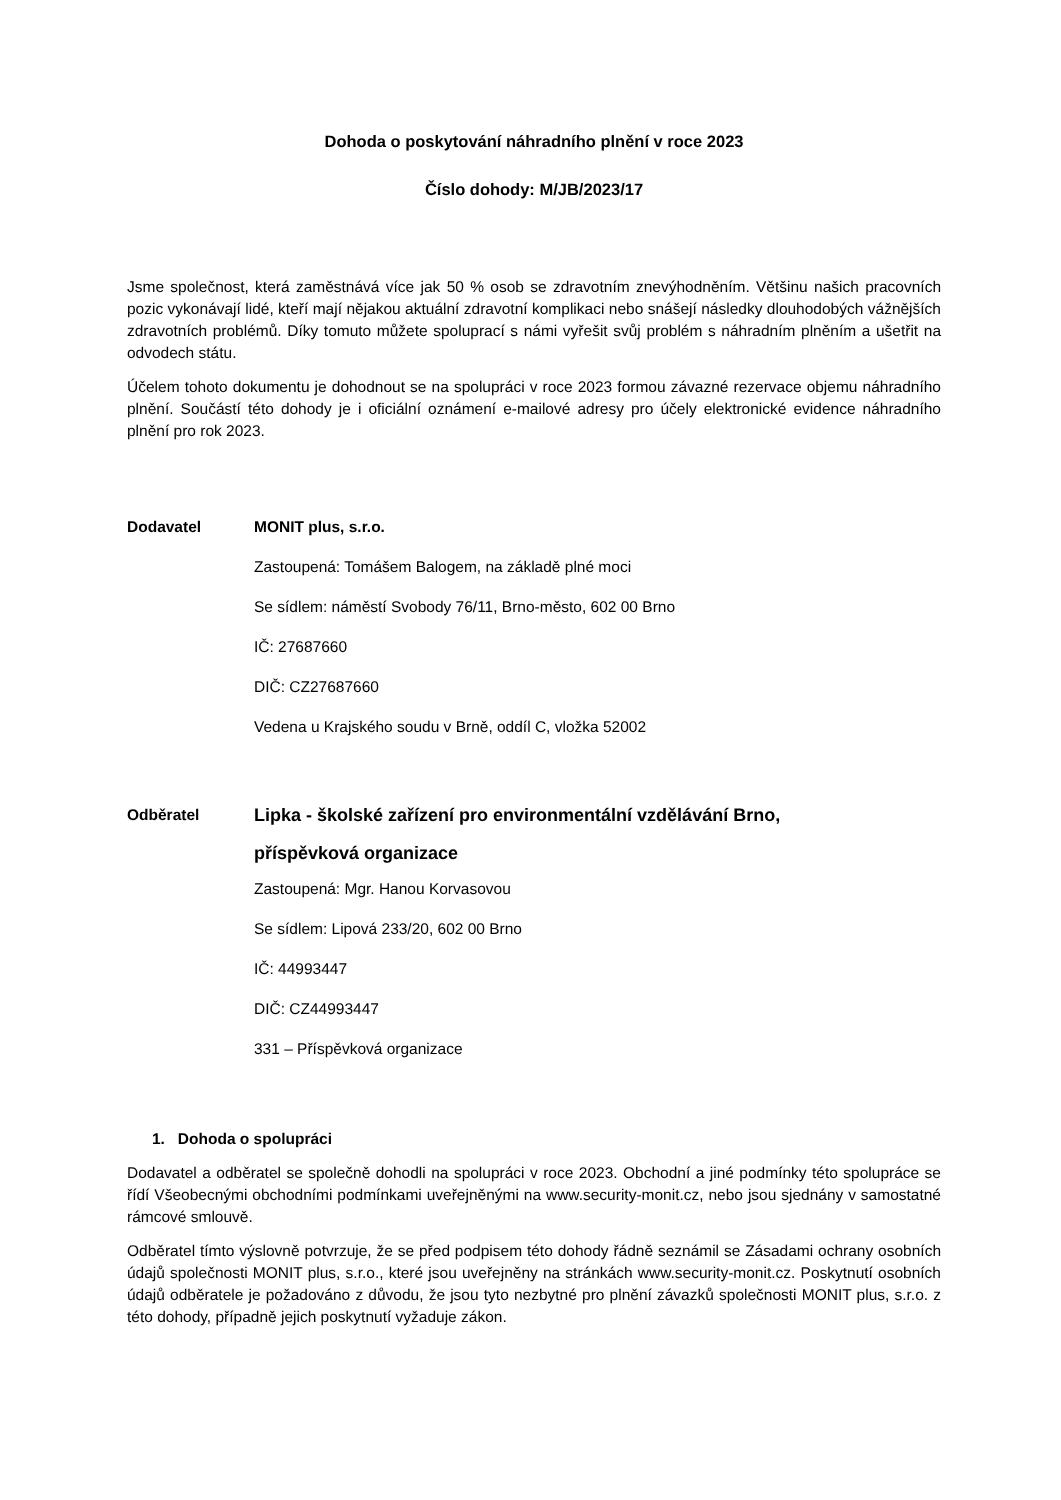Dohoda o poskytování náhradního plnění v roce 2023
Číslo dohody: M/JB/2023/17
Jsme společnost, která zaměstnává více jak 50 % osob se zdravotním znevýhodněním. Většinu našich pracovních pozic vykonávají lidé, kteří mají nějakou aktuální zdravotní komplikaci nebo snášejí následky dlouhodobých vážnějších zdravotních problémů. Díky tomuto můžete spoluprací s námi vyřešit svůj problém s náhradním plněním a ušetřit na odvodech státu.
Účelem tohoto dokumentu je dohodnout se na spolupráci v roce 2023 formou závazné rezervace objemu náhradního plnění. Součástí této dohody je i oficiální oznámení e-mailové adresy pro účely elektronické evidence náhradního plnění pro rok 2023.
Dodavatel MONIT plus, s.r.o.
Zastoupená: Tomášem Balogem, na základě plné moci
Se sídlem: náměstí Svobody 76/11, Brno-město, 602 00 Brno
IČ: 27687660
DIČ: CZ27687660
Vedena u Krajského soudu v Brně, oddíl C, vložka 52002
Odběratel
Lipka - školské zařízení pro environmentální vzdělávání Brno,
příspěvková organizace
Zastoupená: Mgr. Hanou Korvasovou
Se sídlem: Lipová 233/20, 602 00 Brno
IČ: 44993447
DIČ: CZ44993447
331 – Příspěvková organizace
1. Dohoda o spolupráci
Dodavatel a odběratel se společně dohodli na spolupráci v roce 2023. Obchodní a jiné podmínky této spolupráce se řídí Všeobecnými obchodními podmínkami uveřejněnými na www.security-monit.cz, nebo jsou sjednány v samostatné rámcové smlouvě.
Odběratel tímto výslovně potvrzuje, že se před podpisem této dohody řádně seznámil se Zásadami ochrany osobních údajů společnosti MONIT plus, s.r.o., které jsou uveřejněny na stránkách www.security-monit.cz. Poskytnutí osobních údajů odběratele je požadováno z důvodu, že jsou tyto nezbytné pro plnění závazků společnosti MONIT plus, s.r.o. z této dohody, případně jejich poskytnutí vyžaduje zákon.